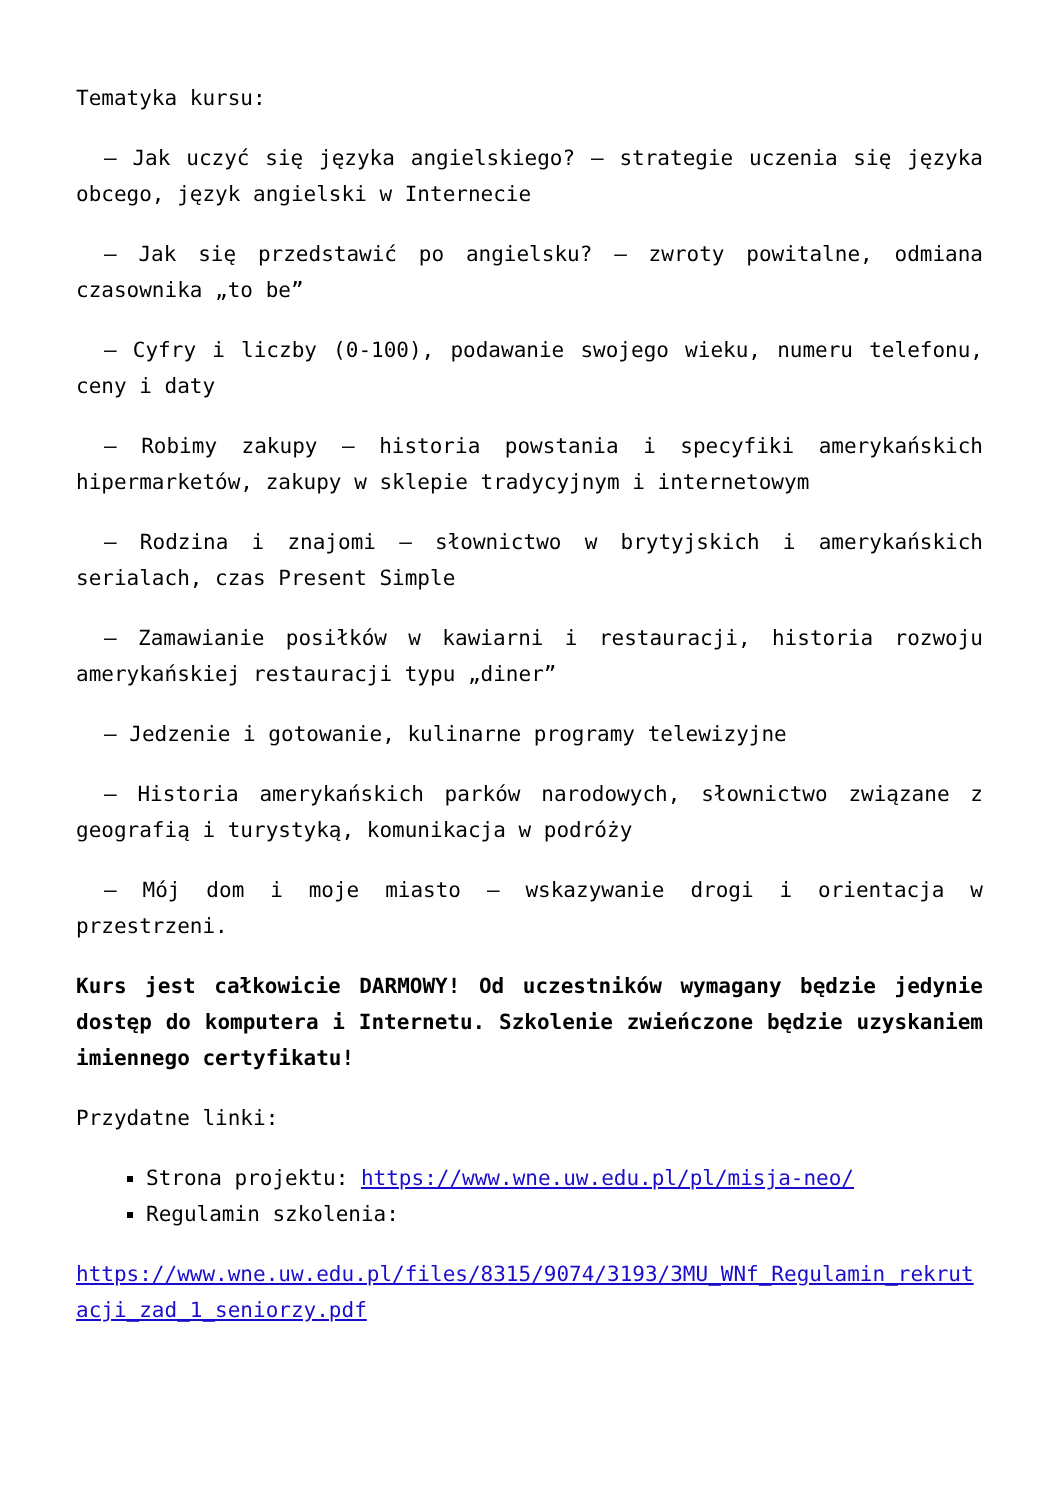Tematyka kursu:
– Jak uczyć się języka angielskiego? – strategie uczenia się języka obcego, język angielski w Internecie
– Jak się przedstawić po angielsku? – zwroty powitalne, odmiana czasownika „to be”
– Cyfry i liczby (0-100), podawanie swojego wieku, numeru telefonu, ceny i daty
– Robimy zakupy – historia powstania i specyfiki amerykańskich hipermarketów, zakupy w sklepie tradycyjnym i internetowym
– Rodzina i znajomi – słownictwo w brytyjskich i amerykańskich serialach, czas Present Simple
– Zamawianie posiłków w kawiarni i restauracji, historia rozwoju amerykańskiej restauracji typu „diner”
– Jedzenie i gotowanie, kulinarne programy telewizyjne
– Historia amerykańskich parków narodowych, słownictwo związane z geografią i turystyką, komunikacja w podróży
– Mój dom i moje miasto – wskazywanie drogi i orientacja w przestrzeni.
Kurs jest całkowicie DARMOWY! Od uczestników wymagany będzie jedynie dostęp do komputera i Internetu. Szkolenie zwieńczone będzie uzyskaniem imiennego certyfikatu!
Przydatne linki:
Strona projektu: https://www.wne.uw.edu.pl/pl/misja-neo/
Regulamin szkolenia:
https://www.wne.uw.edu.pl/files/8315/9074/3193/3MU_WNf_Regulamin_rekrutacji_zad_1_seniorzy.pdf